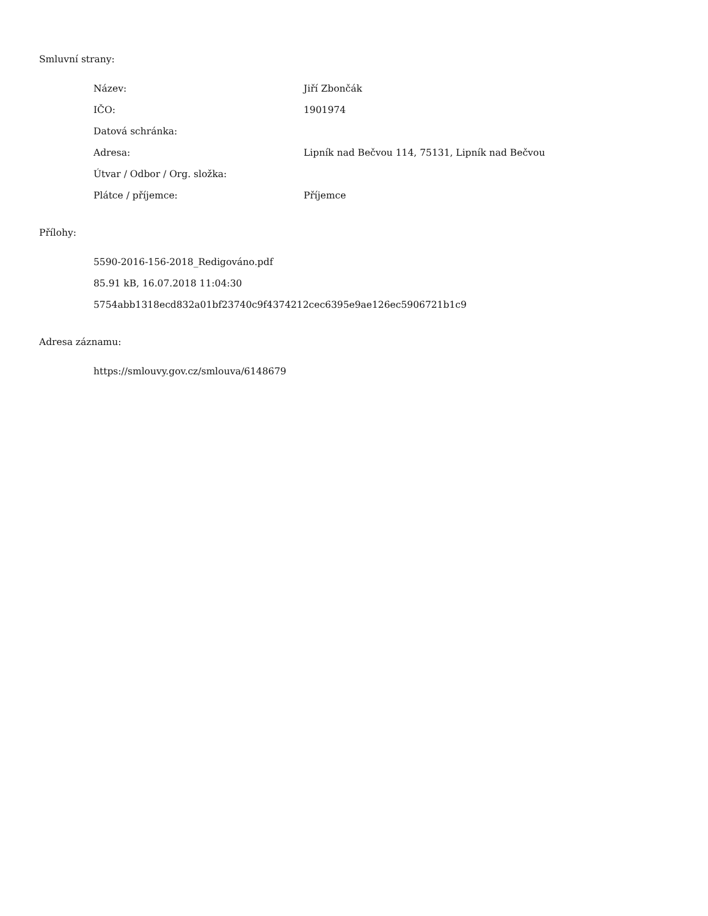Smluvní strany:
| Název: | Jiří Zbončák |
| IČO: | 1901974 |
| Datová schránka: | |
| Adresa: | Lipník nad Bečvou 114, 75131, Lipník nad Bečvou |
| Útvar / Odbor / Org. složka: | |
| Plátce / příjemce: | Příjemce |
Přílohy:
5590-2016-156-2018_Redigováno.pdf
85.91 kB, 16.07.2018 11:04:30
5754abb1318ecd832a01bf23740c9f4374212cec6395e9ae126ec5906721b1c9
Adresa záznamu:
https://smlouvy.gov.cz/smlouva/6148679